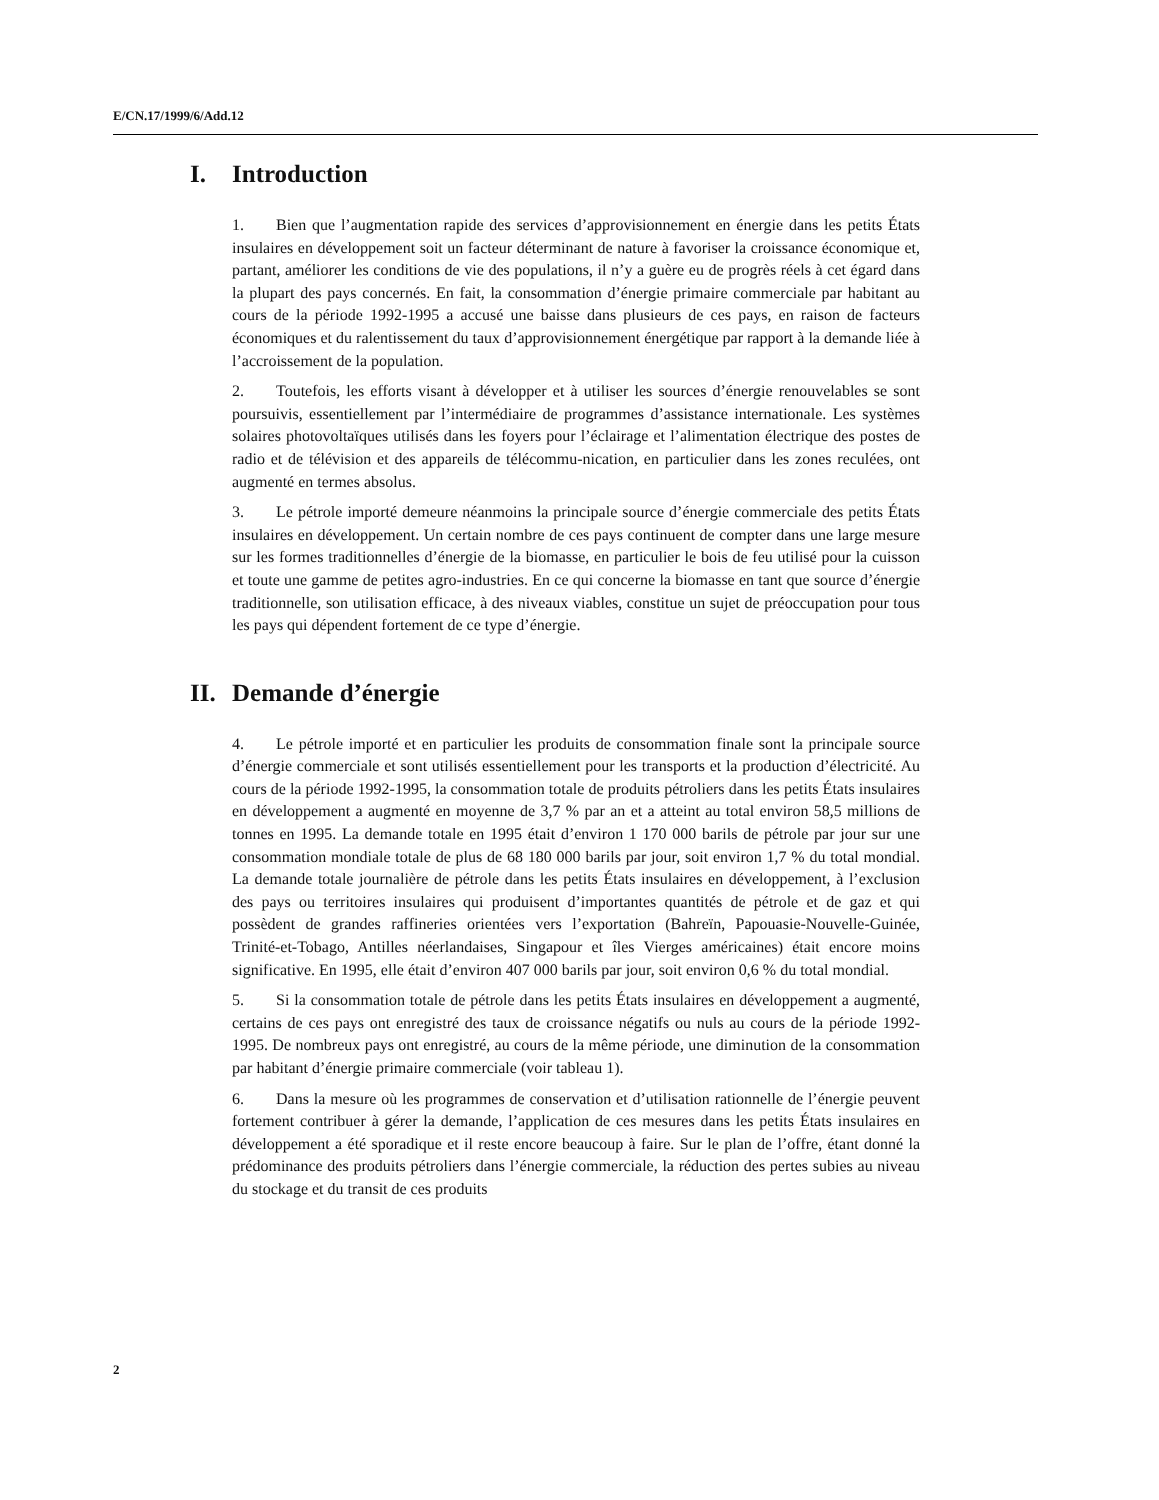E/CN.17/1999/6/Add.12
I. Introduction
1. Bien que l’augmentation rapide des services d’approvisionnement en énergie dans les petits États insulaires en développement soit un facteur déterminant de nature à favoriser la croissance économique et, partant, améliorer les conditions de vie des populations, il n’y a guère eu de progrès réels à cet égard dans la plupart des pays concernés. En fait, la consommation d’énergie primaire commerciale par habitant au cours de la période 1992-1995 a accusé une baisse dans plusieurs de ces pays, en raison de facteurs économiques et du ralentissement du taux d’approvisionnement énergétique par rapport à la demande liée à l’accroissement de la population.
2. Toutefois, les efforts visant à développer et à utiliser les sources d’énergie renouvelables se sont poursuivis, essentiellement par l’intermédiaire de programmes d’assistance internationale. Les systèmes solaires photovoltaïques utilisés dans les foyers pour l’éclairage et l’alimentation électrique des postes de radio et de télévision et des appareils de télécommu-nication, en particulier dans les zones reculées, ont augmenté en termes absolus.
3. Le pétrole importé demeure néanmoins la principale source d’énergie commerciale des petits États insulaires en développement. Un certain nombre de ces pays continuent de compter dans une large mesure sur les formes traditionnelles d’énergie de la biomasse, en particulier le bois de feu utilisé pour la cuisson et toute une gamme de petites agro-industries. En ce qui concerne la biomasse en tant que source d’énergie traditionnelle, son utilisation efficace, à des niveaux viables, constitue un sujet de préoccupation pour tous les pays qui dépendent fortement de ce type d’énergie.
II. Demande d’énergie
4. Le pétrole importé et en particulier les produits de consommation finale sont la principale source d’énergie commerciale et sont utilisés essentiellement pour les transports et la production d’électricité. Au cours de la période 1992-1995, la consommation totale de produits pétroliers dans les petits États insulaires en développement a augmenté en moyenne de 3,7 % par an et a atteint au total environ 58,5 millions de tonnes en 1995. La demande totale en 1995 était d’environ 1 170 000 barils de pétrole par jour sur une consommation mondiale totale de plus de 68 180 000 barils par jour, soit environ 1,7 % du total mondial. La demande totale journalière de pétrole dans les petits États insulaires en développement, à l’exclusion des pays ou territoires insulaires qui produisent d’importantes quantités de pétrole et de gaz et qui possèdent de grandes raffineries orientées vers l’exportation (Bahreïn, Papouasie-Nouvelle-Guinée, Trinité-et-Tobago, Antilles néerlandaises, Singapour et îles Vierges américaines) était encore moins significative. En 1995, elle était d’environ 407 000 barils par jour, soit environ 0,6 % du total mondial.
5. Si la consommation totale de pétrole dans les petits États insulaires en développement a augmenté, certains de ces pays ont enregistré des taux de croissance négatifs ou nuls au cours de la période 1992-1995. De nombreux pays ont enregistré, au cours de la même période, une diminution de la consommation par habitant d’énergie primaire commerciale (voir tableau 1).
6. Dans la mesure où les programmes de conservation et d’utilisation rationnelle de l’énergie peuvent fortement contribuer à gérer la demande, l’application de ces mesures dans les petits États insulaires en développement a été sporadique et il reste encore beaucoup à faire. Sur le plan de l’offre, étant donné la prédominance des produits pétroliers dans l’énergie commerciale, la réduction des pertes subies au niveau du stockage et du transit de ces produits
2